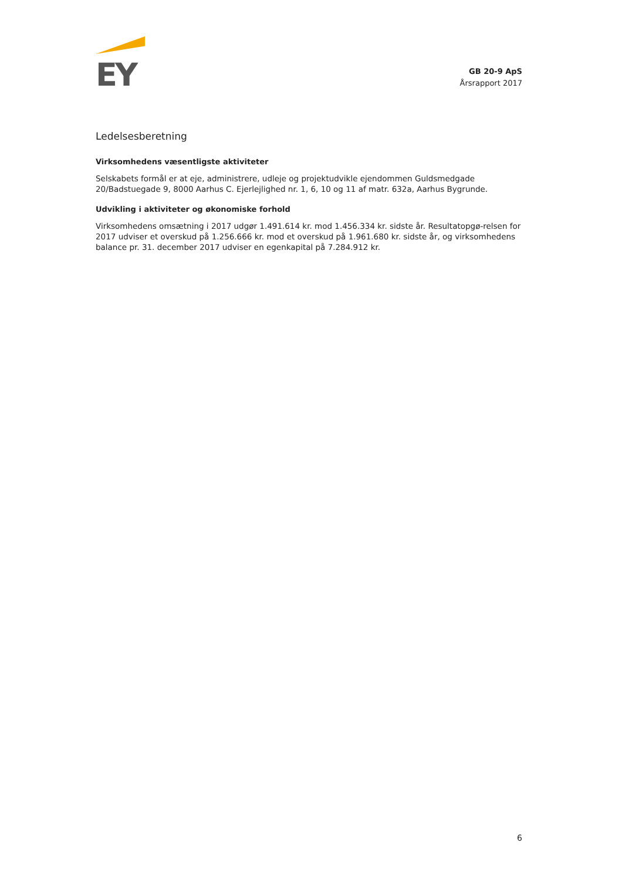EY
GB 20-9 ApS
Årsrapport 2017
Ledelsesberetning
Virksomhedens væsentligste aktiviteter
Selskabets formål er at eje, administrere, udleje og projektudvikle ejendommen Guldsmedgade 20/Badstuegade 9, 8000 Aarhus C. Ejerlejlighed nr. 1, 6, 10 og 11 af matr. 632a, Aarhus Bygrunde.
Udvikling i aktiviteter og økonomiske forhold
Virksomhedens omsætning i 2017 udgør 1.491.614 kr. mod 1.456.334 kr. sidste år. Resultatopgø-relsen for 2017 udviser et overskud på 1.256.666 kr. mod et overskud på 1.961.680 kr. sidste år, og virksomhedens balance pr. 31. december 2017 udviser en egenkapital på 7.284.912 kr.
6